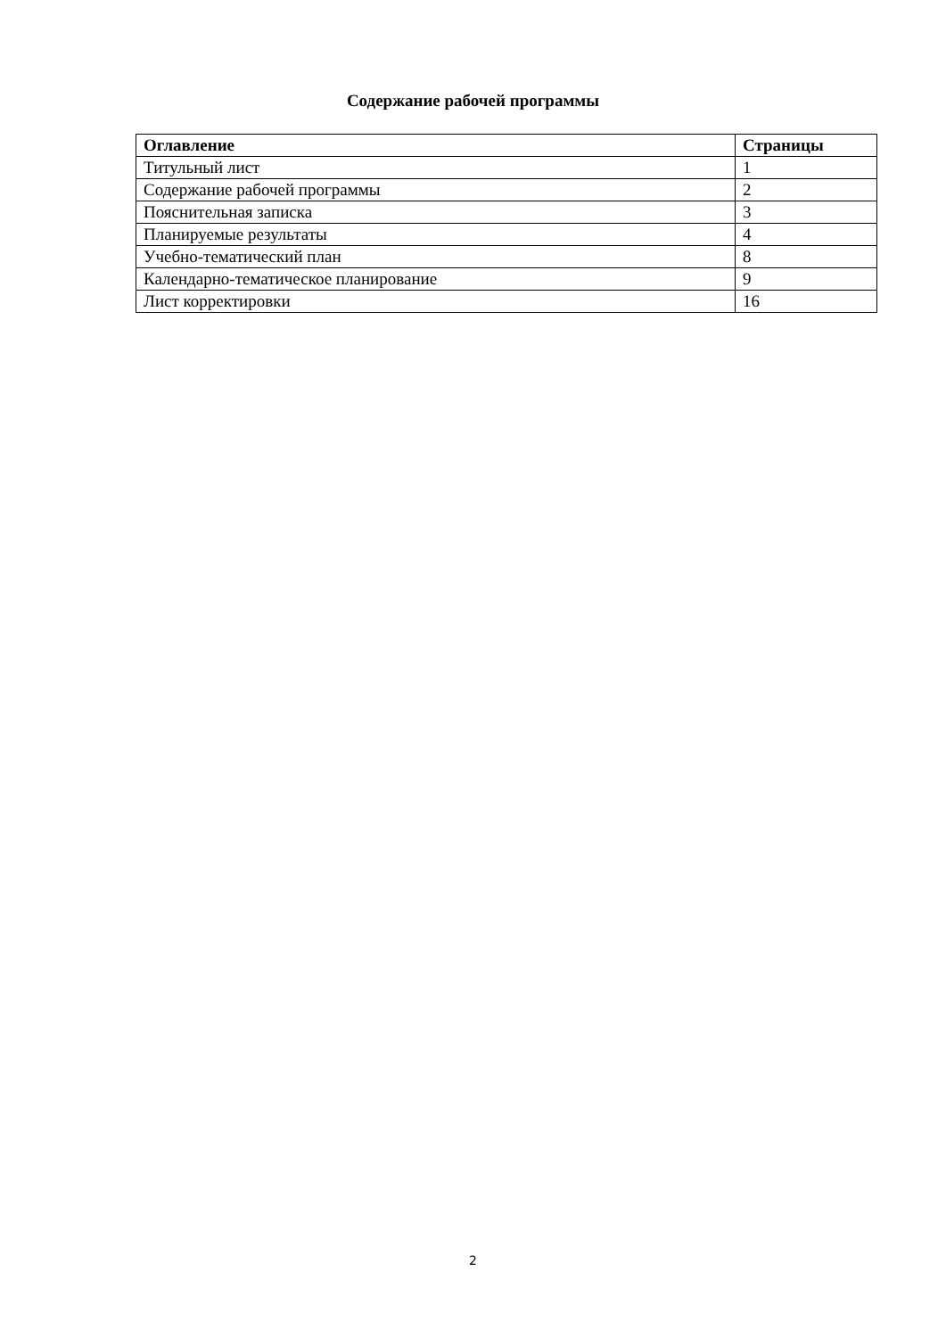Содержание рабочей программы
| Оглавление | Страницы |
| --- | --- |
| Титульный лист | 1 |
| Содержание рабочей программы | 2 |
| Пояснительная записка | 3 |
| Планируемые результаты | 4 |
| Учебно-тематический план | 8 |
| Календарно-тематическое планирование | 9 |
| Лист корректировки | 16 |
2